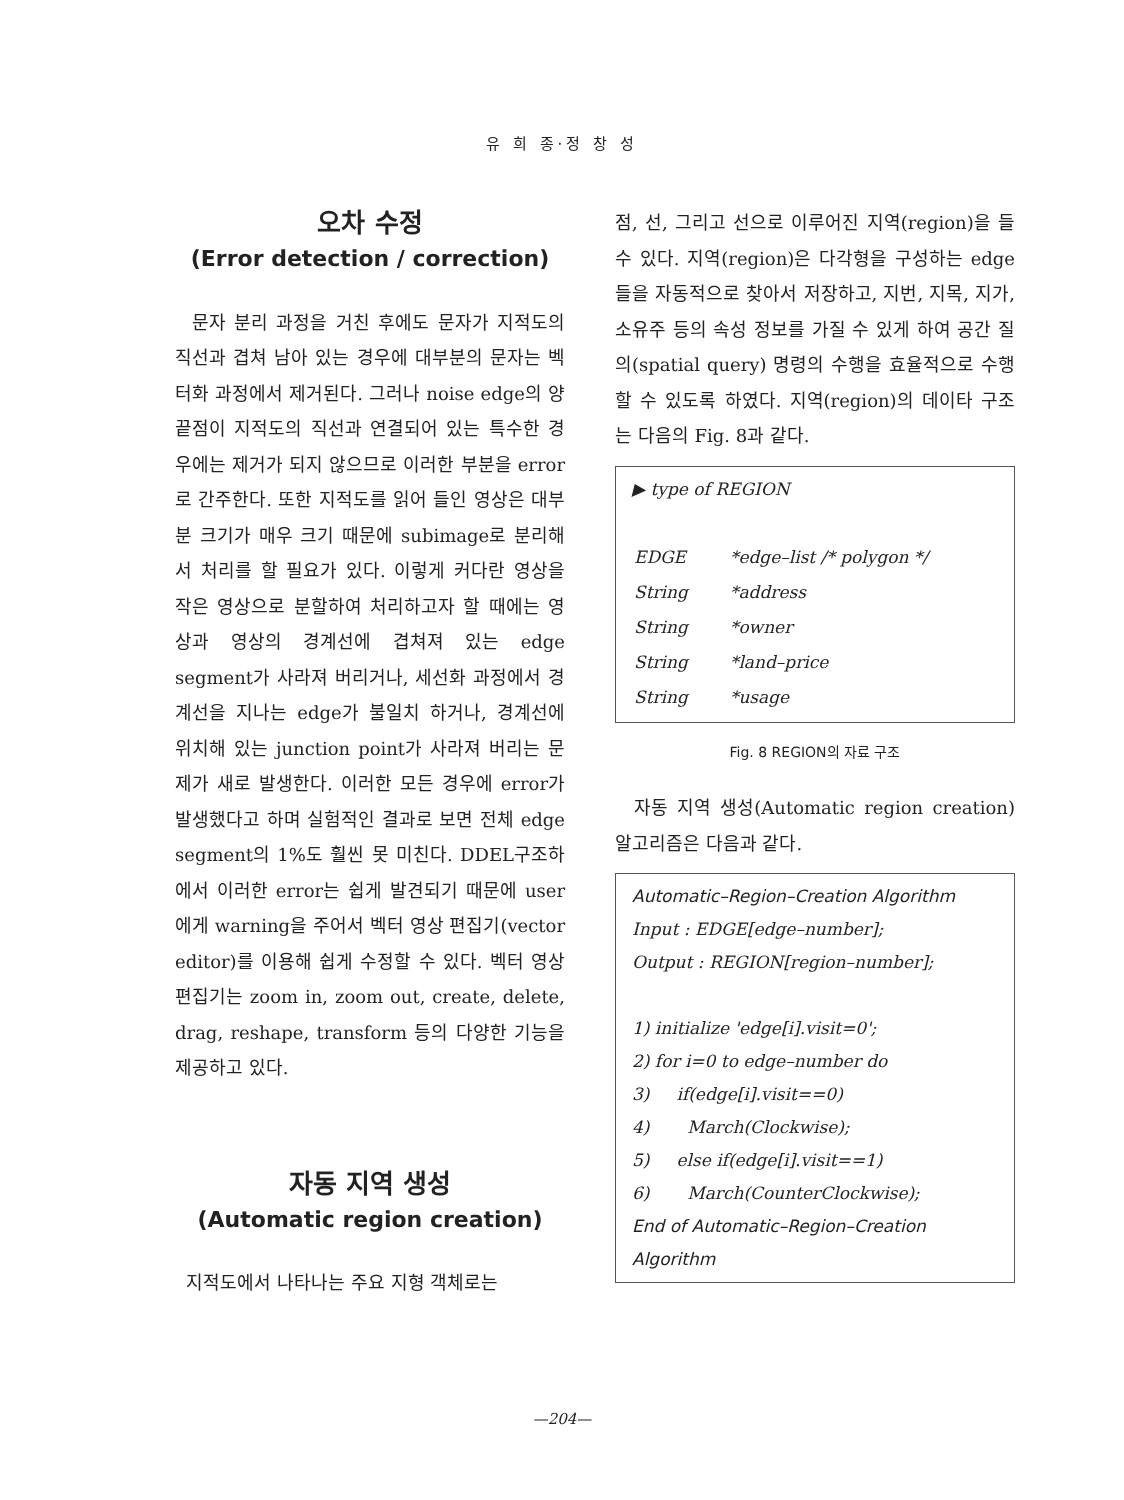유 희 종·정 창 성
오차 수정
(Error detection / correction)
문자 분리 과정을 거친 후에도 문자가 지적도의 직선과 겹쳐 남아 있는 경우에 대부분의 문자는 벡터화 과정에서 제거된다. 그러나 noise edge의 양 끝점이 지적도의 직선과 연결되어 있는 특수한 경우에는 제거가 되지 않으므로 이러한 부분을 error로 간주한다. 또한 지적도를 읽어 들인 영상은 대부분 크기가 매우 크기 때문에 subimage로 분리해서 처리를 할 필요가 있다. 이렇게 커다란 영상을 작은 영상으로 분할하여 처리하고자 할 때에는 영상과 영상의 경계선에 겹쳐져 있는 edge segment가 사라져 버리거나, 세선화 과정에서 경계선을 지나는 edge가 불일치 하거나, 경계선에 위치해 있는 junction point가 사라져 버리는 문제가 새로 발생한다. 이러한 모든 경우에 error가 발생했다고 하며 실험적인 결과로 보면 전체 edge segment의 1%도 훨씬 못 미친다. DDEL구조하에서 이러한 error는 쉽게 발견되기 때문에 user에게 warning을 주어서 벡터 영상 편집기(vector editor)를 이용해 쉽게 수정할 수 있다. 벡터 영상 편집기는 zoom in, zoom out, create, delete, drag, reshape, transform 등의 다양한 기능을 제공하고 있다.
자동 지역 생성
(Automatic region creation)
지적도에서 나타나는 주요 지형 객체로는
점, 선, 그리고 선으로 이루어진 지역(region)을 들 수 있다. 지역(region)은 다각형을 구성하는 edge들을 자동적으로 찾아서 저장하고, 지번, 지목, 지가, 소유주 등의 속성 정보를 가질 수 있게 하여 공간 질의(spatial query) 명령의 수행을 효율적으로 수행할 수 있도록 하였다. 지역(region)의 데이타 구조는 다음의 Fig. 8과 같다.
▶ type of REGION
| EDGE | *edge–list /* polygon */ |
| String | *address |
| String | *owner |
| String | *land–price |
| String | *usage |
Fig. 8 REGION의 자료 구조
자동 지역 생성(Automatic region creation) 알고리즘은 다음과 같다.
Automatic–Region–Creation Algorithm
Input : EDGE[edge–number];
Output : REGION[region–number];
1) initialize 'edge[i].visit=0';
2) for i=0 to edge–number do
3) if(edge[i].visit==0)
4) March(Clockwise);
5) else if(edge[i].visit==1)
6) March(CounterClockwise);
End of Automatic–Region–Creation Algorithm
—204—